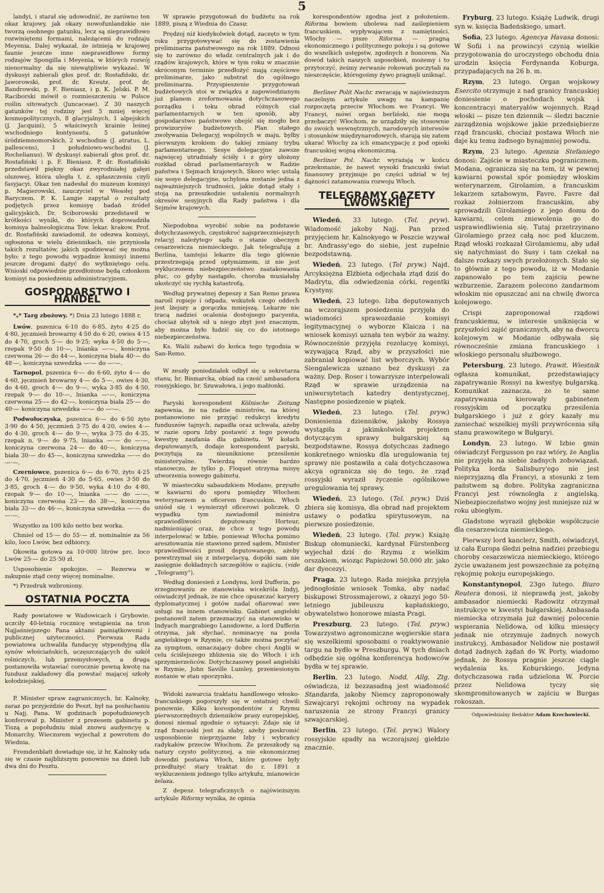5
landyi, i starał się udowodnić, że zarówno ten okaz krajowy, jak okazy nowofunlandzkie nie tworzą osobnego gatunku, lecz są nieprawidłowo rozwiniętemi formami, należącemi do rodzaju Meyenia. Dalej wykazał, że istnieją w krajowej faunie jeszcze inne nieprawidłowe formy rodzajów Spongilla i Meyenia, w których rozwój nienormalny da się niewątpliwie wykazać. W dyskusyi zabierali głos prof. dr. Rostafiński, dr. Jaworowski, prof. dr. Kreutz, prof. dr. Bandrowski, p. F. Bieniasz, i p. K. Jelski. P. M. Raciborski mówił o rozmieszczeniu w Polsce roślin sitowatych (Juncaceae). Z 30 naszych gatunków tej rodziny jest 5 mniej więcej kosmopolitycznych, 8 glacyjalnych, 1 alpejskich (J. Jacquini), 5 właściwych krainie leśnej wschodniego kontynentu, 5 gatunków śródziemnomorskich, 2 wschodnie (J. atratus, L. pallescens), 1 południowo-wschodni (J. Rochelianus). W dyskusyi zabierali głos prof. dr. Rostafiński i p. F. Bieniasz. P. dr. Rostafiński przedstawił piękny okaz zwyrodniałej gałęzi olszowej, która uległa t. z. spłaszczeniu czyli fasyjacyi. Okaz ten nadesłał do muzeum komisyi p. Magierowski, nauczyciel w Wesołej pod Baryczem. P. K. Langie zapytał o rezultaty podjętych przez komisyę badań źródeł galicyjskich. Dr. Sciborowski przedstawił w krótkości wyniki, do których doprowadziła komisya balneologiczna Tow. lekar. krakow. Prof. dr. Rostafiński zawiadomił, że odezwa komisyi, ogłoszona w wielu dziennikach, nie przyniosła takich rezultatów, jakich spodziewać się można było; z tego powodu wypadnie komisyi innemi jeszcze drogami dążyć do wytkniętego celu. Wnioski odpowiednie przedłożone będą członkom komisyi na posiedzeniu administracyjnem.
GOSPODARSTWO I HANDEL
*<sub>*</sub>* Targ zbożowy. *) Dnia 23 lutego 1888 r.
Lwów, pszenica 6·10 do 6·85, żyto 4·25 do 4·80, jęczmień browarny 4·50 do 6·20, owies 4·15 do 4·70, groch 5·— do 9·25; wyka 4·50 do 5·—, rzepak 9·50 do 10·—, lnianka —·—, koniczyna czerwona 26·— do 44·—, koniczyna biała 40·— do 48·—, koniczyna szwedzka —·— do —·—.
Tarnopol, pszenica 6·— do 6·60, żyto 4·— do 4·60, jęczmień browarny 4·— do 5·—, owies 4·30, do 4·60, groch 4·— do 9·—, wyka 3·85 do 4·50, rzepak 9·— do 10·—, lnianka —·—, koniczyna czerwona 25·— do 42·—, koniczyna biała 25·— do 40·— koniczyna szwedzka —·— do —·—.
Podwołoczyska, pszenica 6·— do 6·50 żyto 3·90 do 4·50, jęczmień 3·75 do 4·20, owies 4·— do 4·30, groch 4·— do 9·—, wyka 3·75 do 4·35, rzepak n. 9·— do 9·75, lnianka —·— do —·—, koniczyna czerwona 24·— do 40·—, koniczyna biała 30·— do 45·—, koniczyna szwedzka —·— do —·—.
Czerniowce, pszenica 6·— do 6·70, żyto 4·25 do 4·70, jęczmień 4·30 do 5·65, owies 3·50 do 3·85, groch 4·— do 9·50, wyka 4·10 do 4·80, rzepak 9·— do 10·—, lnianka —·— do —·—, koniczyna czerwona 23·— do 38·—, koniczyna biała 33·— do 46·—, koniczyna szwedzka —·— do —·—.
Wszystko za 100 kilo netto bez worka.
Chmiel od 15·— do 55·— zł. nominalnie za 56 kilo, loco Lwów, bez odbiorcy.
Okowita gotowa za 10·000 litrów prc. loco Lwów 25·— do 25·50 zł.
Usposobienie spokojne. — Rezerwa w zakupnie ztąd ceny więcej nominalne.
*) Przedruk wzbroniony.
OSTATNIA POCZTA
Rady powiatowe w Wadowicach i Grybowie, uczciły 40-letnią rocznicę wstąpienia na tron Najjaśniejszego Pana aktami pamiątkowemi i publicznej użyteczności. Pierwsza Rada powiatowa uchwaliła fundacyę stypendyjną dla synów włościańskich, uczęszczających do szkół rolniczych, lub przemysłowych, a druga postanowiła wstawiać corocznie pewną kwotę na fundusz zakładowy dla powstać mającej szkoły kołodziejskiej.
P. Minister spraw zagranicznych, hr. Kalnoky, zaraz po przyjeździe do Peszt, był na posłuchaniu u Najj. Pana. W godzinach popołudniowych konferował p. Minister z prezesem gabinetu p. Tiszą a popołudniu miał znowu audyencyę u Monarchy. Wieczorem wyjechał z powrotem do Wiednia.
Fremdenblatt dowiaduje się, iż hr. Kalnoky uda się w czasie najbliższym ponownie na dzień lub dwa dni do Pesztu.
W sprawie przygotowań do budżetu na rok 1889, piszą z Wiednia do Czasu:
Prędzej niż kiedykolwiek dotąd, zaczęto w tym roku przygotowywać się do zestawienia preliminarza państwowego na rok 1889. Odnosi się to zarówno do władz centralnych jak i do rządów krajowych, które w tym roku w znacznie skróconym terminie przedłożyć mają częściowe preliminarze, jako substrat do ogólnego preliminarza. Przyspieszenie przygotowań budżetowych stoi w związku z zapowiedzianym już planem zreformowania dotychczasowego porządku i toku obrad różnych ciał parlamentarnych w ten sposób, aby gospodarstwo państwowe obejść się mogło bez prowizoryów budżetowych. Plan stałego zwoływania Delegacyj wspólnych w maju, byłby pierwszym krokiem do takiej zmiany trybu parlamentarnego. Sesye delegacyjne zawsze najwięcej utrudniały ściśły i z góry ułożony rozkład obrad parlamentarnych w Radzie państwa i Sejmach krajowych. Skoro więc ustalą się sesye delegacyjne, uchylona zostanie jedna z najważniejszych trudności, jakie dotąd stały i stoją na przeszkodzie ustaleniu normalnych okresów sesyjnych dla Rady państwa i dla Sejmów krajowych.
Niepodobna wyrobić sobie na podstawie dotychczasowych, częstokroć najsprzeczniejszych relacyj należytego sądu o stanie obecnym cesarzewicza niemieckiego. Jak telegrafują z Berlina, tamtejsi lekarze dla tego głównie przestrzegają przed optymizmem, iż nie jest wykluczonem niebezpieczeństwo zaatakowania płuc, co gdyby nastąpiło, choroba musiałaby ukończyć się rychłą katastrofą.
Według prywatnej depeszy z San Remo prawa narośl ropieje i odpada, wskutek czego oddech jest lżejszy a gorączka mniejszą. Lekarze nie tracą nadziei ocalenia dostojnego pacyenta, chociaż ubytek sił u niego zbyt jest znacznym, aby można było łudzić się co do istotnego niebezpieczeństwa.
Ks. Walii zabawi do końca tego tygodnia w San-Remo.
W zeszły poniedziałek odbył się u sekretarza stanu, hr. Bismarcka, obiad na cześć ambasadora rossyjskiego, hr. Szuwałowa, i jego małżonki.
Paryski korespondent Kölnische Zeitung zapewnia, że na radzie ministrów, na której postanowiono nie przyjąć redukcyi kredytu funduszów tajnych, zapadła oraz uchwała, ażeby w razie oporu Izby postawić z tego powodu kwestyę zaufania dla gabinetu. W kołach deputowanych, dodaje korespondent paryski, poczytują za nieuniknione przesilenie ministeryalne. Twierdzą równie bardzo stanowczo, że tylko p. Floquet otrzyma misyę utworzenia nowego gabinetu.
W miasteczku sabaudzkiem Modane, przyszło w kawiarni do sporu pomiędzy Włochem weterynarzem a oficerem francuskim. Włoch uniósł się i wymierzył oficerowi policzek. O wypadku tym zawiadomił ministra sprawiedliwości deputowany Horteur, nadmieniając oraz, że chce z tego powodu interpelować w Izbie, ponieważ Włocha pomimo aresztowania nie stawiono przed sądem. Minister sprawiedliwości prosił deputowanego, ażeby powstrzymał się z interpelacyą, dopóki sam nie zasięgnie dokładnych szczegółów o zajściu. (vide „Telegramy“).
Według doniesień z Londynu, lord Dufferin, po zrzegnowaniu ze stanowiska wicekróla Indyj, oświadczył jednak, że nie chce opuszczać karyery dyplomatycznej i gotów nadal ofiarować swe usługi na innem stanowisku. Gabinet angielski postanowił zatem przeznaczyć na stanowisko w Indyach margrabiego Lansdowne, a lord Dufferin otrzyma, jak słychać, nominacyę na posła angielskiego w Rzymie, co także można poczytać za symptom, oznaczający dobre chęci Anglii w celu ściślejszego zbliżenia się do Włoch i ich sprzymierzeńców. Dotychczasowy poseł angielski w Rzymie, John Saville Lumley, przeniesionym zostanie w stan spoczynku.
Widoki zawarcia traktatu handlowego włosko-francuskiego pogorszyły się w ostatniej chwili ponownie. Kilku korespondentów z Rzymu pierwszorzędnych dzienników prasy europejskiej, donosi niemal zgodnie o sytuacyi: Zdaje się iż rząd francuski jest za słaby, ażeby poskromić usposobienie nieprzyjazne Izby i wybrańcy radykałów przeciw Włochom. Że przeszkody są natury czysto politycznej, a nie ekonomicznej dowodzi postawa Włoch, które gotowe były przedłużyć stary traktat do r. 1891 z wykluczeniem jednego tylko artykułu, mianowicie żelaza.
Z depesz telegraficznych o najświeższym artykule Riformy wynika, że opinia
korespondentów zgodna jest z położeniem. Riforma bowiem ubolewa nad zaślepieniem francuskiem, wypływającem z namiętności. Włochy — pisze Riforma — pragną ekonomicznego i politycznego pokoju i są gotowe do wszelkich ustępstw, zgodnych z honorem. Na dowód takich naszych usposobień, możemy i to przytoczyć, żeśmy zerwanie rokowań poczytali za nieszczęście, któregośmy żywo pragnęli uniknąć.
Berliner Polit Nachr. zwracają w najświeższym naczelnym artykule uwagę na kampanię rozpoczętą przeciw Włochom we Francyi. We Francyi, mówi organ berliński, nie mogą przebaczyć Włochom, że urządziły się stosownie do swoich wewnętrznych, narodowych interesów i stosunków międzynarodowych, starają się zatem ukarać Włochy za ich emancypację z pod opieki francuskiej wojną ekonomiczną.
Berliner Pol. Nachr. wyrażają w końcu przekonanie, że nawet wysoki francuski świat finansowy przyjmuje po części udział w tej dążności zatamowania rozwoju Włoch.
TELEGRAMY GAZETY LWOWSKIEJ
Wiedeń, 33 lutego. (Tel. pryw). Wiadomość jakoby Najj. Pan przed przyjęciem hr. Kalnokyego w Peszcie wzywał hr. Andrassy'ego do siebie, jest zupełnie bezpodstawną.
Wiedeń, 23 lutego. (Tel pryw.) Najd. Arcyksiężna Elżbieta odjechała ztąd dziś do Madrytu, dla odwiedzenia córki, regentki Krystyny.
Wiedeń, 23 lutego. Izba deputowanych na wczorajszem posiedzeniu przyjęła do wiadomości sprawozdanie komisyi legitymacyjnej o wyborze Klaicza i na wniosek komisyi uznała ten wybór za ważny. Równocześnie przyjęła rezolucyę komisyi, wzywającą Rząd, aby w przyszłości nie zabraniał kopiować list wyborczych. Wybór Siengalewicza uznano bez dyskusyi za ważny. Dep. Roser i towarzysze interpelowali Rząd w sprawie urządzenia na uniwersytetach katedry dentystycznej. Następne posiedzenie w piątek.
Wiedeń, 23 lutego. (Tel. pryw.) Doniesienia dzienników, jakoby Rossya wystąpiła z jakimkolwiek projektem dotyczącym sprawy bułgarskiej są bezpodstawne. Rossya dotychczas żadnego konkretnego wniosku dla uregulowania tej sprawy nie postawiła a cała dotychczasowa akcya ogranicza się do tego, że rząd rossyjski wyraził życzenie ogólnikowe uregulowania tej sprawy.
Wiedeń, 23 lutego. (Tel. pryw.) Dziś zbiera się komisya, dla obrad nad projektem ustawy o podatku spirytusowym, na pierwsze posiedzenie.
Wiedeń, 23 lutego. (Tel. pryw.) Książę Biskup ołomuniecki, kardynał Fürstenberg wyjechał dziś do Rzymu z wielkim orszakiem, wioząc Papieżowi 50.000 złr. jako dar dyecezyi.
Praga, 23 lutego. Rada miejska przyjęła jednogłośnie wniosek Tomka, aby nadać biskupowi Strossmajerowi, z okazyi jego 50-letniego jubileuszu kapłańskiego, obywatelstwo honorowe miasta Pragi.
Preszburg, 23 lutego. (Tel. pryw.) Towarzystwo agronomiczne węgierskie stara się wszelkiemi sposobami o reaktywowanie targu na bydło w Preszburgu. W tych dniach odbędzie się ogólna konferencya hodowców bydła w tej sprawie.
Berlin, 23 lutego. Nodd. Allg. Ztg. oświadcza, iż bezzasadną jest wiadomość Standarda, jakoby Niemcy zaproponowały Szwajcaryi rękojmi ochrony na wypadek naruszenia ze strony Francyi granicy szwajcarskiej.
Berlin, 23 lutego. (Tel. pryw.) Walory rossyjskie spadły na wczorajszej giełdzie znacznie.
Fryburg, 23 lutego. Książę Ludwik, drugi syn w. księcia Badeńskiego, umarł.
Sofia, 23 lutego. Agencya Havasa donosi: W Sofii i na prowincyi czynią wielkie przygotowania do uroczystego obchodu dnia urodzin księcia Ferdynanda Koburga, przypadających na 26 b. m.
Rzym, 23 lutego. Organ wojskowy Esercito otrzymuje z nad granicy francuskiej doniesienie o pochodach wojsk i koncentracyi materyałów wojennych. Rząd włoski — pisze ten dziennik — śledzi bacznie zarządzenia wojskowe jakie przedsiębierze rząd francuski, chociaż postawa Włoch nie daje ku temu żadnego bynajmniej powodu.
Rzym, 23 lutego. Agenzia Stefaniego donosi: Zajście w miasteczku pogranicznem, Modana, ogranicza się na tem, iż w pewnej kawiarni powstał spór pomiędzy włoskim weterynarzem, Girolamim, a francuskim lekarzem sztabowym, Favre. Favre dał rozkaz żołnierzom francuskim, aby sprowadzili Girolamiego z jego domu do kawiarni, celem zniewolenia go do usprawiedliwienia się. Tutaj przetrzymano Girolamiego przez całą noc pod kluczem. Rząd włoski rozkazał Girolamiemu, aby udał się natychmiast do Susy i tam czekał na dalsze rozkazy swych przełożonych. Stało się to głównie z tego powodu, iż w Modanie zapanowało po tem zajściu pewne wzburzenie. Zarazem polecono żandarmom włoskim nie opuszczać ani na chwilę dworca kolejowego.
Crispi zaproponował rządowi francuskiemu, w interesie uniknięcia w przyszłości zajść granicznych, aby na dworcu kolejowym w Modanie odbywała się równocześnie zmiana francuskiego i włoskiego personalu służbowego.
Petersburg, 23 lutego. Prawit. Wiestnik ogłasza komunikat, przedstawiający zapatrywanie Rossyi na kwestyę bułgarską. Komunikat zaznacza, że te same zapatrywania kierowały gabinetem rossyjskim od początku przesilenia bułgarskiego i już z góry kazały mu zaniechać wszelkiej myśli przywrócenia siłą stanu prawowitego w Bułgaryi.
Londyn, 23 lutego. W Izbie gmin oświadczył Fergusson po raz wtóry, że Anglia nie przyjęła na siebie żadnych zobowiązań. Polityka lorda Salisbury'ego nie jest nieprzyjazną dla Francyi, a stosunki z tem państwem są dobre. Polityka zagraniczna Francyi jest równoległa z angielską. Niebezpieczeństwo wojny jest mniejsze niż w roku ubiegłym.
Gladstone wyraził głębokie współczucie dla cesarzewicza niemieckiego.
Pierwszy lord kanclerz, Smith, oświadczył, iż cała Europa śledzi pełna nadziei przebiegu choroby cesarzewicza niemieckiego, którego życie uważanem jest powszechnie za potężną rękojmię pokoju europejskiego.
Konstantynopol, 23go lutego. Biuro Reutera donosi, iż nieprawdą jest, jakoby ambasador niemiecki Radowitz otrzymał instrukcye w kwestyi bułgarskiej. Ambasada niemiecka otrzymała już dawniej polecenie wspierania Nelidowa, od kilku miesięcy jednak nie otrzymuje żadnych nowych instrukcyj. Ambasador Nelidow nie postawił dotąd żadnych żądań do W. Porty, wiadomo jednak, że Rossya pragnie jeszcze ciągle wydalenia ks. Koburskiego. Jedyna dotychczasowa rada udzielona W. Porcie przez Nelidowa tyczy się skompromitowanych w zajściu w Burgas rokoszan.
Odpowiedzialny Redaktor Adam Krechowiecki.